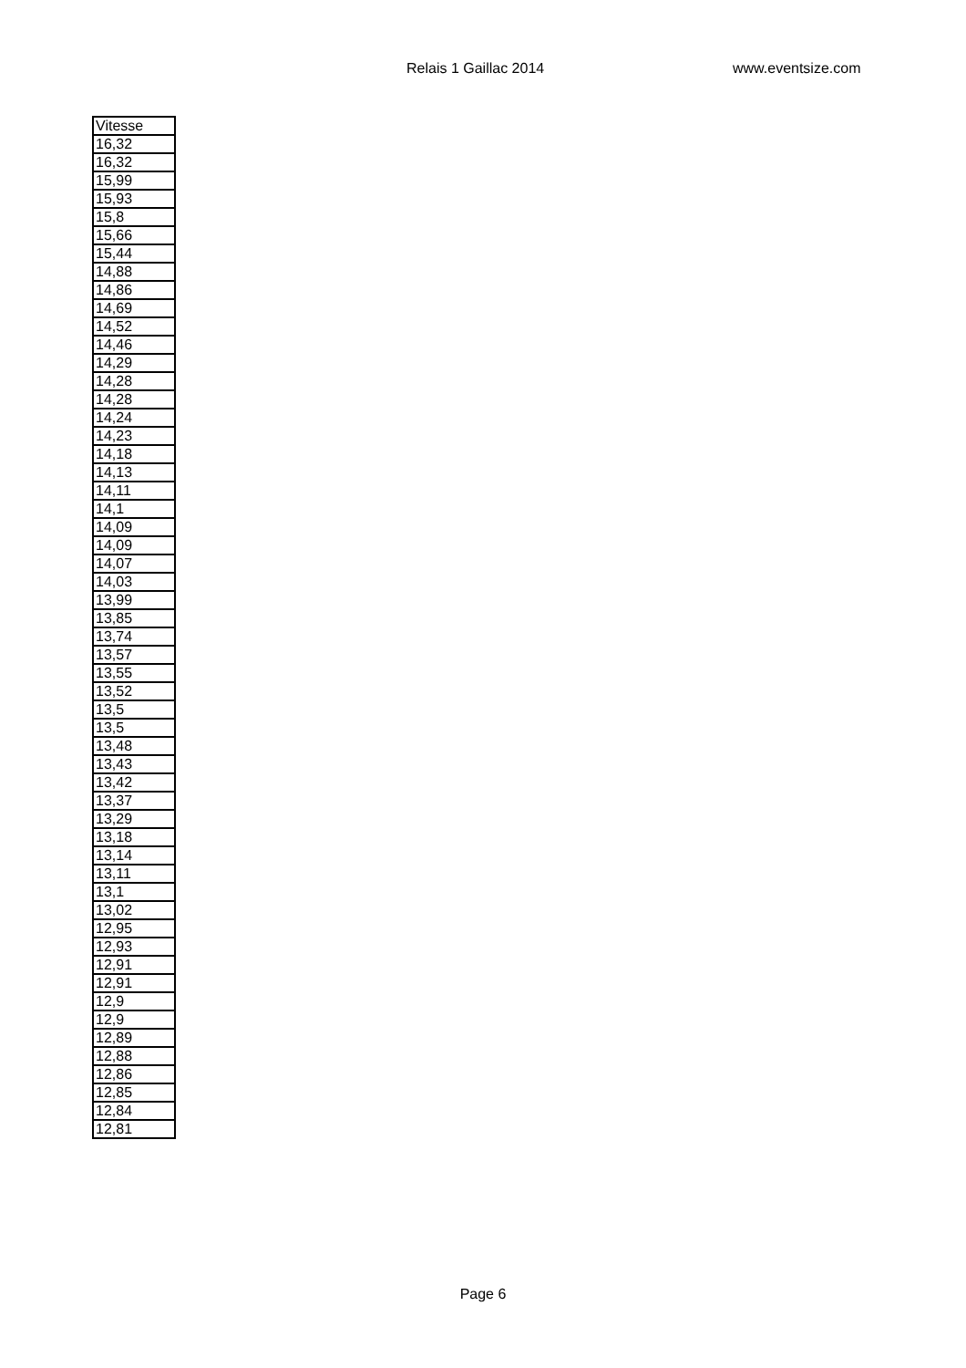Relais 1 Gaillac 2014 www.eventsize.com
| Vitesse |
| --- |
| 16,32 |
| 16,32 |
| 15,99 |
| 15,93 |
| 15,8 |
| 15,66 |
| 15,44 |
| 14,88 |
| 14,86 |
| 14,69 |
| 14,52 |
| 14,46 |
| 14,29 |
| 14,28 |
| 14,28 |
| 14,24 |
| 14,23 |
| 14,18 |
| 14,13 |
| 14,11 |
| 14,1 |
| 14,09 |
| 14,09 |
| 14,07 |
| 14,03 |
| 13,99 |
| 13,85 |
| 13,74 |
| 13,57 |
| 13,55 |
| 13,52 |
| 13,5 |
| 13,5 |
| 13,48 |
| 13,43 |
| 13,42 |
| 13,37 |
| 13,29 |
| 13,18 |
| 13,14 |
| 13,11 |
| 13,1 |
| 13,02 |
| 12,95 |
| 12,93 |
| 12,91 |
| 12,91 |
| 12,9 |
| 12,9 |
| 12,89 |
| 12,88 |
| 12,86 |
| 12,85 |
| 12,84 |
| 12,81 |
Page 6